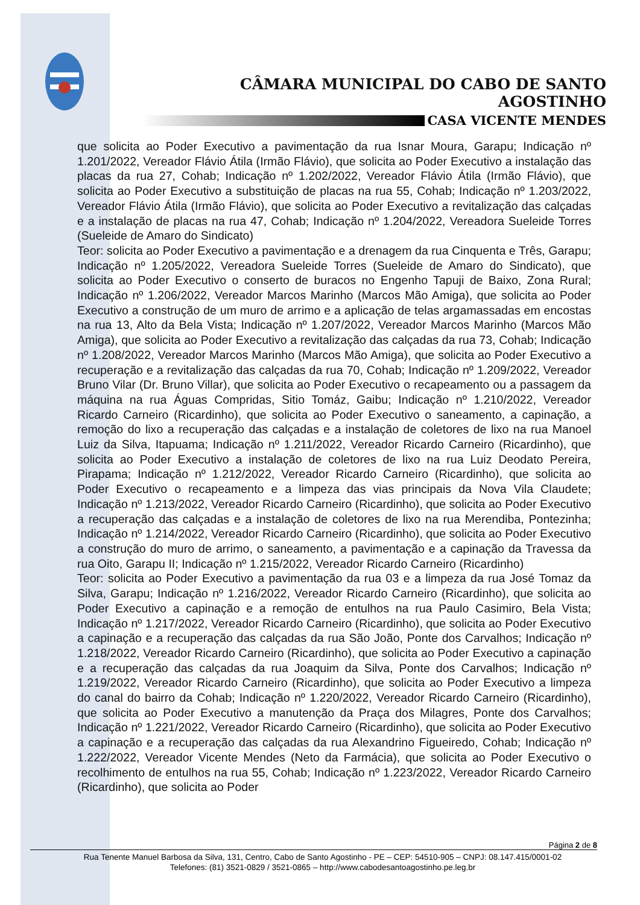CÂMARA MUNICIPAL DO CABO DE SANTO AGOSTINHO
CASA VICENTE MENDES
que solicita ao Poder Executivo a pavimentação da rua Isnar Moura, Garapu; Indicação nº 1.201/2022, Vereador Flávio Átila (Irmão Flávio), que solicita ao Poder Executivo a instalação das placas da rua 27, Cohab; Indicação nº 1.202/2022, Vereador Flávio Átila (Irmão Flávio), que solicita ao Poder Executivo a substituição de placas na rua 55, Cohab; Indicação nº 1.203/2022, Vereador Flávio Átila (Irmão Flávio), que solicita ao Poder Executivo a revitalização das calçadas e a instalação de placas na rua 47, Cohab; Indicação nº 1.204/2022, Vereadora Sueleide Torres (Sueleide de Amaro do Sindicato)
Teor: solicita ao Poder Executivo a pavimentação e a drenagem da rua Cinquenta e Três, Garapu; Indicação nº 1.205/2022, Vereadora Sueleide Torres (Sueleide de Amaro do Sindicato), que solicita ao Poder Executivo o conserto de buracos no Engenho Tapuji de Baixo, Zona Rural; Indicação nº 1.206/2022, Vereador Marcos Marinho (Marcos Mão Amiga), que solicita ao Poder Executivo a construção de um muro de arrimo e a aplicação de telas argamassadas em encostas na rua 13, Alto da Bela Vista; Indicação nº 1.207/2022, Vereador Marcos Marinho (Marcos Mão Amiga), que solicita ao Poder Executivo a revitalização das calçadas da rua 73, Cohab; Indicação nº 1.208/2022, Vereador Marcos Marinho (Marcos Mão Amiga), que solicita ao Poder Executivo a recuperação e a revitalização das calçadas da rua 70, Cohab; Indicação nº 1.209/2022, Vereador Bruno Vilar (Dr. Bruno Villar), que solicita ao Poder Executivo o recapeamento ou a passagem da máquina na rua Águas Compridas, Sitio Tomáz, Gaibu; Indicação nº 1.210/2022, Vereador Ricardo Carneiro (Ricardinho), que solicita ao Poder Executivo o saneamento, a capinação, a remoção do lixo a recuperação das calçadas e a instalação de coletores de lixo na rua Manoel Luiz da Silva, Itapuama; Indicação nº 1.211/2022, Vereador Ricardo Carneiro (Ricardinho), que solicita ao Poder Executivo a instalação de coletores de lixo na rua Luiz Deodato Pereira, Pirapama; Indicação nº 1.212/2022, Vereador Ricardo Carneiro (Ricardinho), que solicita ao Poder Executivo o recapeamento e a limpeza das vias principais da Nova Vila Claudete; Indicação nº 1.213/2022, Vereador Ricardo Carneiro (Ricardinho), que solicita ao Poder Executivo a recuperação das calçadas e a instalação de coletores de lixo na rua Merendiba, Pontezinha; Indicação nº 1.214/2022, Vereador Ricardo Carneiro (Ricardinho), que solicita ao Poder Executivo a construção do muro de arrimo, o saneamento, a pavimentação e a capinação da Travessa da rua Oito, Garapu II; Indicação nº 1.215/2022, Vereador Ricardo Carneiro (Ricardinho)
Teor: solicita ao Poder Executivo a pavimentação da rua 03 e a limpeza da rua José Tomaz da Silva, Garapu; Indicação nº 1.216/2022, Vereador Ricardo Carneiro (Ricardinho), que solicita ao Poder Executivo a capinação e a remoção de entulhos na rua Paulo Casimiro, Bela Vista; Indicação nº 1.217/2022, Vereador Ricardo Carneiro (Ricardinho), que solicita ao Poder Executivo a capinação e a recuperação das calçadas da rua São João, Ponte dos Carvalhos; Indicação nº 1.218/2022, Vereador Ricardo Carneiro (Ricardinho), que solicita ao Poder Executivo a capinação e a recuperação das calçadas da rua Joaquim da Silva, Ponte dos Carvalhos; Indicação nº 1.219/2022, Vereador Ricardo Carneiro (Ricardinho), que solicita ao Poder Executivo a limpeza do canal do bairro da Cohab; Indicação nº 1.220/2022, Vereador Ricardo Carneiro (Ricardinho), que solicita ao Poder Executivo a manutenção da Praça dos Milagres, Ponte dos Carvalhos; Indicação nº 1.221/2022, Vereador Ricardo Carneiro (Ricardinho), que solicita ao Poder Executivo a capinação e a recuperação das calçadas da rua Alexandrino Figueiredo, Cohab; Indicação nº 1.222/2022, Vereador Vicente Mendes (Neto da Farmácia), que solicita ao Poder Executivo o recolhimento de entulhos na rua 55, Cohab; Indicação nº 1.223/2022, Vereador Ricardo Carneiro (Ricardinho), que solicita ao Poder
Página 2 de 8
Rua Tenente Manuel Barbosa da Silva, 131, Centro, Cabo de Santo Agostinho - PE – CEP: 54510-905 – CNPJ: 08.147.415/0001-02
Telefones: (81) 3521-0829 / 3521-0865 – http://www.cabodesantoagostinho.pe.leg.br